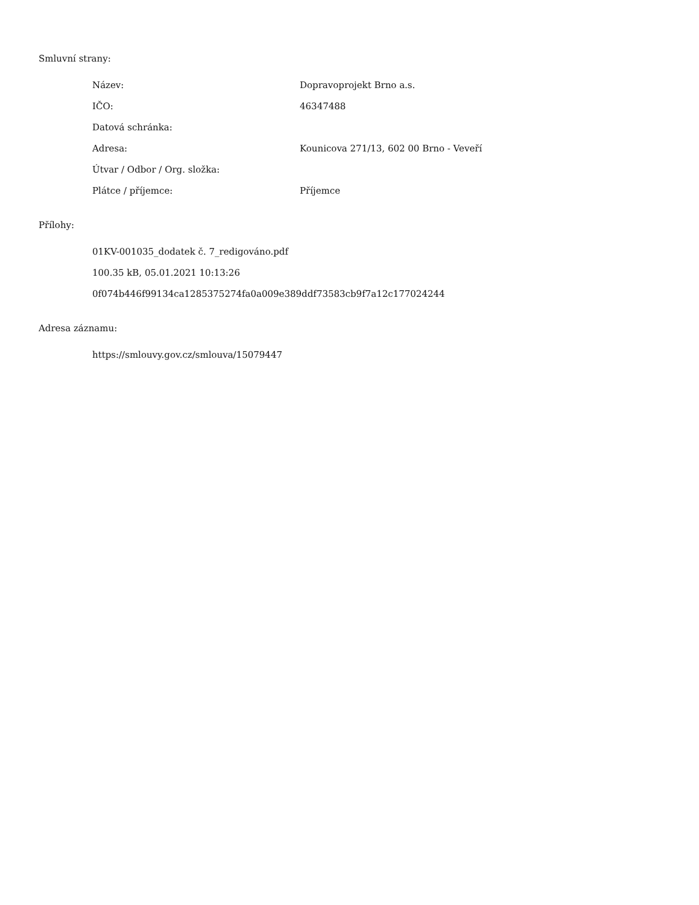Smluvní strany:
| Název: | Dopravoprojekt Brno a.s. |
| IČO: | 46347488 |
| Datová schránka: | |
| Adresa: | Kounicova 271/13, 602 00 Brno - Veveří |
| Útvar / Odbor / Org. složka: | |
| Plátce / příjemce: | Příjemce |
Přílohy:
01KV-001035_dodatek č. 7_redigováno.pdf
100.35 kB, 05.01.2021 10:13:26
0f074b446f99134ca1285375274fa0a009e389ddf73583cb9f7a12c177024244
Adresa záznamu:
https://smlouvy.gov.cz/smlouva/15079447